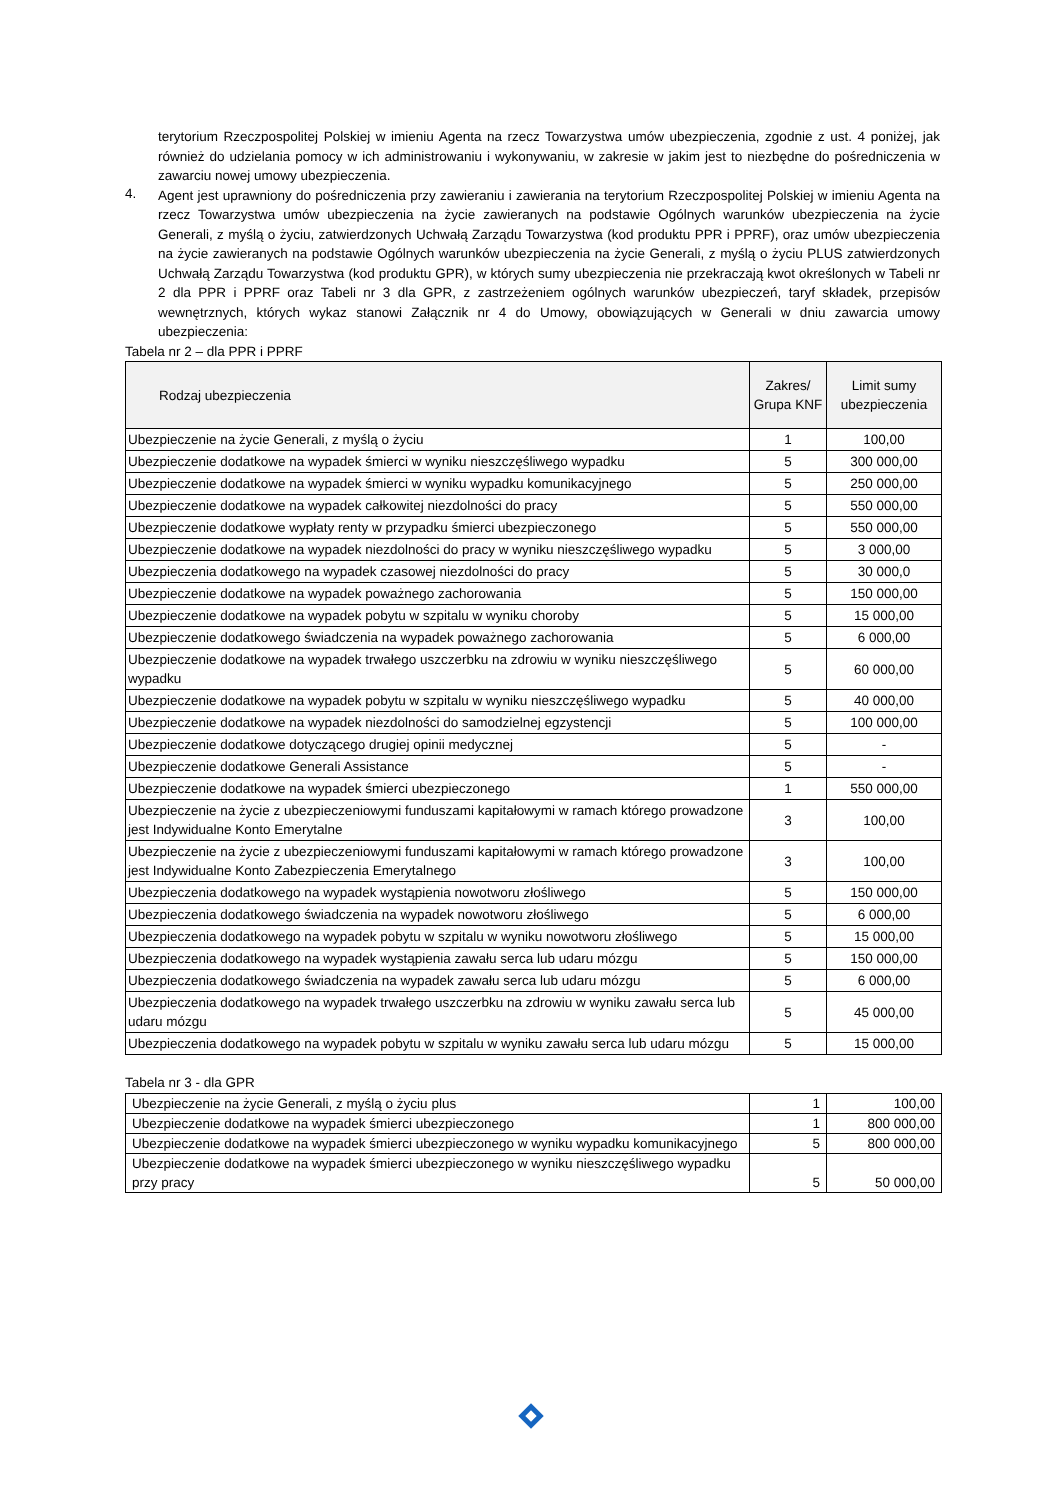terytorium Rzeczpospolitej Polskiej w imieniu Agenta na rzecz Towarzystwa umów ubezpieczenia, zgodnie z ust. 4 poniżej, jak również do udzielania pomocy w ich administrowaniu i wykonywaniu, w zakresie w jakim jest to niezbędne do pośredniczenia w zawarciu nowej umowy ubezpieczenia.
4.
Agent jest uprawniony do pośredniczenia przy zawieraniu i zawierania na terytorium Rzeczpospolitej Polskiej w imieniu Agenta na rzecz Towarzystwa umów ubezpieczenia na życie zawieranych na podstawie Ogólnych warunków ubezpieczenia na życie Generali, z myślą o życiu, zatwierdzonych Uchwałą Zarządu Towarzystwa (kod produktu PPR i PPRF), oraz umów ubezpieczenia na życie zawieranych na podstawie Ogólnych warunków ubezpieczenia na życie Generali, z myślą o życiu PLUS zatwierdzonych Uchwałą Zarządu Towarzystwa (kod produktu GPR), w których sumy ubezpieczenia nie przekraczają kwot określonych w Tabeli nr 2 dla PPR i PPRF oraz Tabeli nr 3 dla GPR, z zastrzeżeniem ogólnych warunków ubezpieczeń, taryf składek, przepisów wewnętrznych, których wykaz stanowi Załącznik nr 4 do Umowy, obowiązujących w Generali w dniu zawarcia umowy ubezpieczenia:
Tabela nr 2 – dla PPR i PPRF
| Rodzaj ubezpieczenia | Zakres/ Grupa KNF | Limit sumy ubezpieczenia |
| --- | --- | --- |
| Ubezpieczenie na życie Generali, z myślą o życiu | 1 | 100,00 |
| Ubezpieczenie dodatkowe na wypadek śmierci w wyniku nieszczęśliwego wypadku | 5 | 300 000,00 |
| Ubezpieczenie dodatkowe na wypadek śmierci w wyniku wypadku komunikacyjnego | 5 | 250 000,00 |
| Ubezpieczenie dodatkowe na wypadek całkowitej niezdolności do pracy | 5 | 550 000,00 |
| Ubezpieczenie dodatkowe wypłaty renty w przypadku śmierci ubezpieczonego | 5 | 550 000,00 |
| Ubezpieczenie dodatkowe na wypadek niezdolności do pracy w wyniku nieszczęśliwego wypadku | 5 | 3 000,00 |
| Ubezpieczenia dodatkowego na wypadek czasowej niezdolności do pracy | 5 | 30 000,0 |
| Ubezpieczenie dodatkowe na wypadek poważnego zachorowania | 5 | 150 000,00 |
| Ubezpieczenie dodatkowe na wypadek pobytu w szpitalu w wyniku choroby | 5 | 15 000,00 |
| Ubezpieczenie dodatkowego świadczenia na wypadek poważnego zachorowania | 5 | 6 000,00 |
| Ubezpieczenie dodatkowe na wypadek trwałego uszczerbku na zdrowiu w wyniku nieszczęśliwego wypadku | 5 | 60 000,00 |
| Ubezpieczenie dodatkowe na wypadek pobytu w szpitalu w wyniku nieszczęśliwego wypadku | 5 | 40 000,00 |
| Ubezpieczenie dodatkowe na wypadek niezdolności do samodzielnej egzystencji | 5 | 100 000,00 |
| Ubezpieczenie dodatkowe dotyczącego drugiej opinii medycznej | 5 | - |
| Ubezpieczenie dodatkowe Generali Assistance | 5 | - |
| Ubezpieczenie dodatkowe na wypadek śmierci ubezpieczonego | 1 | 550 000,00 |
| Ubezpieczenie na życie z ubezpieczeniowymi funduszami kapitałowymi w ramach którego prowadzone jest Indywidualne Konto Emerytalne | 3 | 100,00 |
| Ubezpieczenie na życie z ubezpieczeniowymi funduszami kapitałowymi w ramach którego prowadzone jest Indywidualne Konto Zabezpieczenia Emerytalnego | 3 | 100,00 |
| Ubezpieczenia dodatkowego na wypadek wystąpienia nowotworu złośliwego | 5 | 150 000,00 |
| Ubezpieczenia dodatkowego świadczenia na wypadek nowotworu złośliwego | 5 | 6 000,00 |
| Ubezpieczenia dodatkowego na wypadek pobytu w szpitalu w wyniku nowotworu złośliwego | 5 | 15 000,00 |
| Ubezpieczenia dodatkowego na wypadek wystąpienia zawału serca lub udaru mózgu | 5 | 150 000,00 |
| Ubezpieczenia dodatkowego świadczenia na wypadek zawału serca lub udaru mózgu | 5 | 6 000,00 |
| Ubezpieczenia dodatkowego na wypadek trwałego uszczerbku na zdrowiu w wyniku zawału serca lub udaru mózgu | 5 | 45 000,00 |
| Ubezpieczenia dodatkowego na wypadek pobytu w szpitalu w wyniku zawału serca lub udaru mózgu | 5 | 15 000,00 |
Tabela nr 3 - dla GPR
| Ubezpieczenie na życie Generali, z myślą o życiu plus | 1 | 100,00 |
| Ubezpieczenie dodatkowe na wypadek śmierci ubezpieczonego | 1 | 800 000,00 |
| Ubezpieczenie dodatkowe na wypadek śmierci ubezpieczonego w wyniku wypadku komunikacyjnego | 5 | 800 000,00 |
| Ubezpieczenie dodatkowe na wypadek śmierci ubezpieczonego w wyniku nieszczęśliwego wypadku przy pracy | 5 | 50 000,00 |